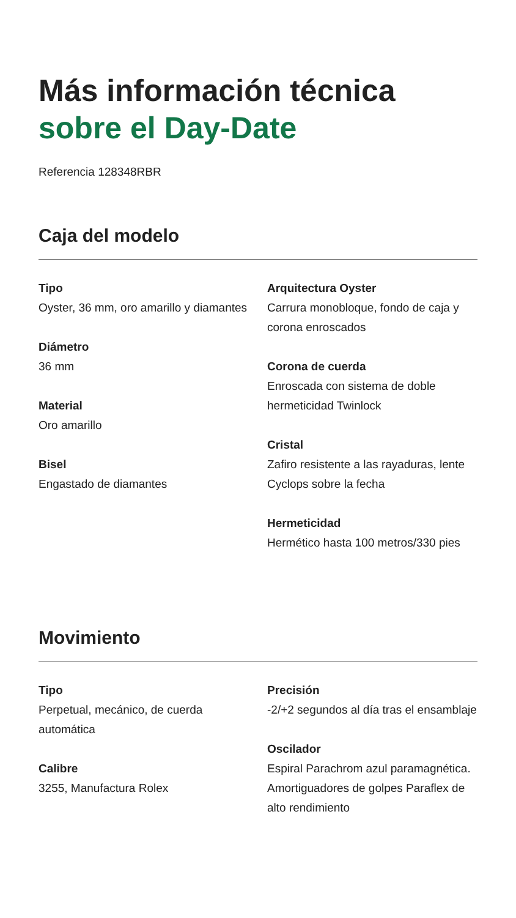Más información técnica
sobre el Day-Date
Referencia 128348RBR
Caja del modelo
Tipo
Oyster, 36 mm, oro amarillo y diamantes
Diámetro
36 mm
Material
Oro amarillo
Bisel
Engastado de diamantes
Arquitectura Oyster
Carrura monobloque, fondo de caja y corona enroscados
Corona de cuerda
Enroscada con sistema de doble hermeticidad Twinlock
Cristal
Zafiro resistente a las rayaduras, lente Cyclops sobre la fecha
Hermeticidad
Hermético hasta 100 metros/330 pies
Movimiento
Tipo
Perpetual, mecánico, de cuerda automática
Calibre
3255, Manufactura Rolex
Precisión
-2/+2 segundos al día tras el ensamblaje
Oscilador
Espiral Parachrom azul paramagnética. Amortiguadores de golpes Paraflex de alto rendimiento